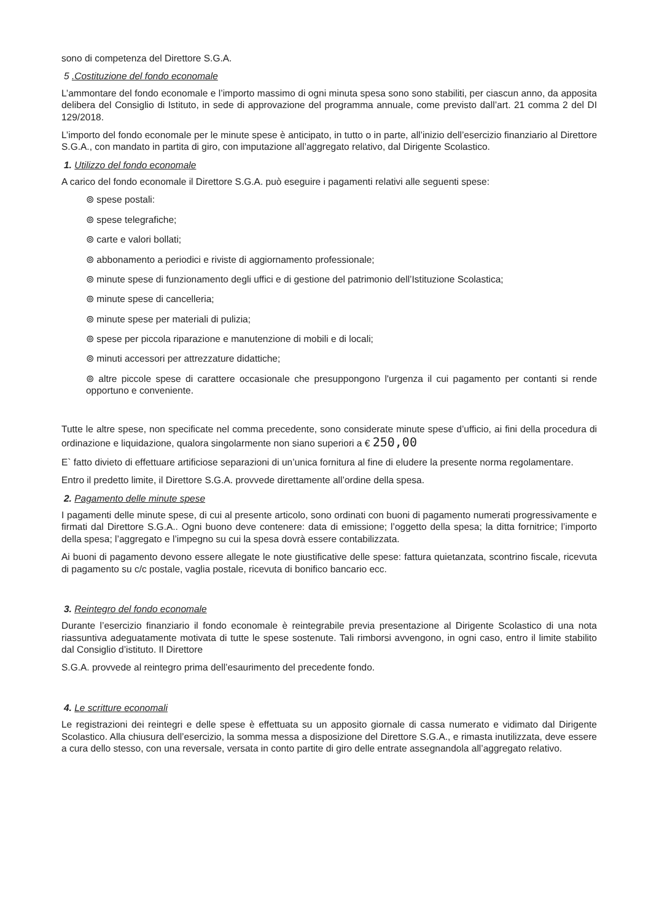sono di competenza del Direttore S.G.A.
5 .Costituzione del fondo economale
L’ammontare del fondo economale e l’importo massimo di ogni minuta spesa sono sono stabiliti, per ciascun anno, da apposita delibera del Consiglio di Istituto, in sede di approvazione del programma annuale, come previsto dall’art. 21 comma 2 del DI 129/2018.
L’importo del fondo economale per le minute spese è anticipato, in tutto o in parte, all’inizio dell’esercizio finanziario al Direttore S.G.A., con mandato in partita di giro, con imputazione all’aggregato relativo, dal Dirigente Scolastico.
1. Utilizzo del fondo economale
A carico del fondo economale il Direttore S.G.A. può eseguire i pagamenti relativi alle seguenti spese:
⊚ spese postali:
⊚ spese telegrafiche;
⊚ carte e valori bollati;
⊚ abbonamento a periodici e riviste di aggiornamento professionale;
⊚ minute spese di funzionamento degli uffici e di gestione del patrimonio dell’Istituzione Scolastica;
⊚ minute spese di cancelleria;
⊚ minute spese per materiali di pulizia;
⊚ spese per piccola riparazione e manutenzione di mobili e di locali;
⊚ minuti accessori per attrezzature didattiche;
⊚ altre piccole spese di carattere occasionale che presuppongono l'urgenza il cui pagamento per contanti si rende opportuno e conveniente.
Tutte le altre spese, non specificate nel comma precedente, sono considerate minute spese d’ufficio, ai fini della procedura di ordinazione e liquidazione, qualora singolarmente non siano superiori a € 250,00
E` fatto divieto di effettuare artificiose separazioni di un’unica fornitura al fine di eludere la presente norma regolamentare.
Entro il predetto limite, il Direttore S.G.A. provvede direttamente all’ordine della spesa.
2. Pagamento delle minute spese
I pagamenti delle minute spese, di cui al presente articolo, sono ordinati con buoni di pagamento numerati progressivamente e firmati dal Direttore S.G.A.. Ogni buono deve contenere: data di emissione; l’oggetto della spesa; la ditta fornitrice; l’importo della spesa; l’aggregato e l’impegno su cui la spesa dovrà essere contabilizzata.
Ai buoni di pagamento devono essere allegate le note giustificative delle spese: fattura quietanzata, scontrino fiscale, ricevuta di pagamento su c/c postale, vaglia postale, ricevuta di bonifico bancario ecc.
3. Reintegro del fondo economale
Durante l’esercizio finanziario il fondo economale è reintegrabile previa presentazione al Dirigente Scolastico di una nota riassuntiva adeguatamente motivata di tutte le spese sostenute. Tali rimborsi avvengono, in ogni caso, entro il limite stabilito dal Consiglio d’istituto. Il Direttore
S.G.A. provvede al reintegro prima dell’esaurimento del precedente fondo.
4. Le scritture economali
Le registrazioni dei reintegri e delle spese è effettuata su un apposito giornale di cassa numerato e vidimato dal Dirigente Scolastico. Alla chiusura dell’esercizio, la somma messa a disposizione del Direttore S.G.A., e rimasta inutilizzata, deve essere a cura dello stesso, con una reversale, versata in conto partite di giro delle entrate assegnandola all’aggregato relativo.